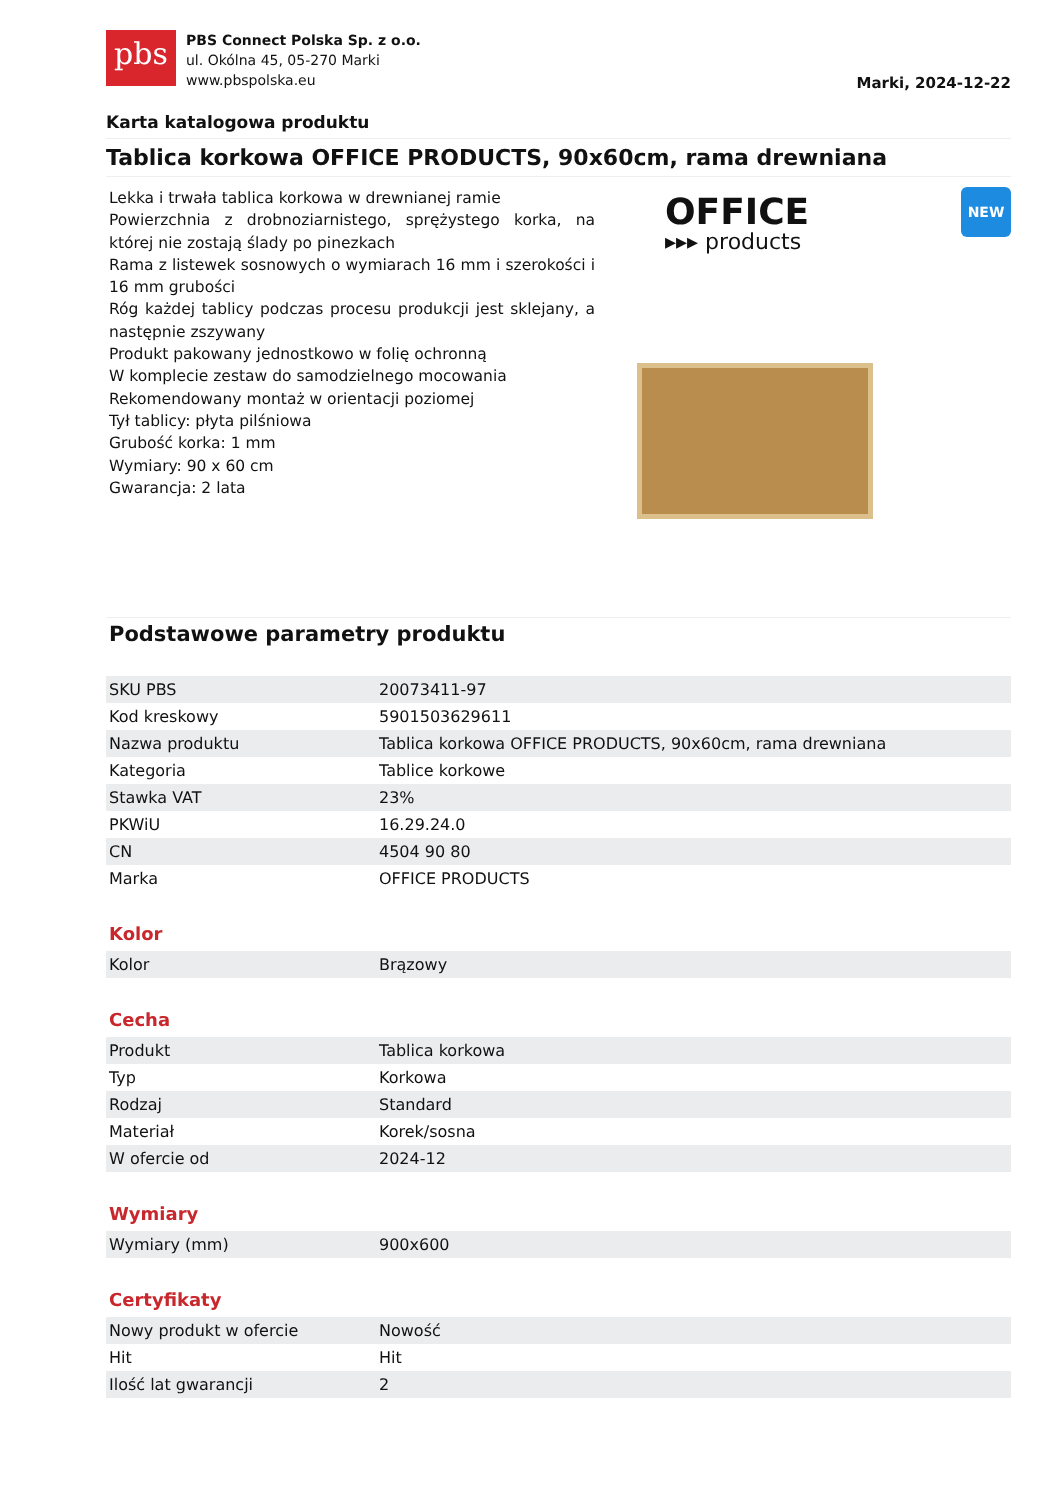pbs
PBS Connect Polska Sp. z o.o.
ul. Okólna 45, 05-270 Marki
www.pbspolska.eu
Marki, 2024-12-22
Karta katalogowa produktu
Tablica korkowa OFFICE PRODUCTS, 90x60cm, rama drewniana
Lekka i trwała tablica korkowa w drewnianej ramie
Powierzchnia z drobnoziarnistego, sprężystego korka, na której nie zostają ślady po pinezkach
Rama z listewek sosnowych o wymiarach 16 mm i szerokości i 16 mm grubości
Róg każdej tablicy podczas procesu produkcji jest sklejany, a następnie zszywany
Produkt pakowany jednostkowo w folię ochronną
W komplecie zestaw do samodzielnego mocowania
Rekomendowany montaż w orientacji poziomej
Tył tablicy: płyta pilśniowa
Grubość korka: 1 mm
Wymiary: 90 x 60 cm
Gwarancja: 2 lata
OFFICE
▸▸▸ products
NEW
Podstawowe parametry produktu
| SKU PBS | 20073411-97 |
| Kod kreskowy | 5901503629611 |
| Nazwa produktu | Tablica korkowa OFFICE PRODUCTS, 90x60cm, rama drewniana |
| Kategoria | Tablice korkowe |
| Stawka VAT | 23% |
| PKWiU | 16.29.24.0 |
| CN | 4504 90 80 |
| Marka | OFFICE PRODUCTS |
| Kolor | |
| Kolor | Brązowy |
| Cecha | |
| Produkt | Tablica korkowa |
| Typ | Korkowa |
| Rodzaj | Standard |
| Materiał | Korek/sosna |
| W ofercie od | 2024-12 |
| Wymiary | |
| Wymiary (mm) | 900x600 |
| Certyfikaty | |
| Nowy produkt w ofercie | Nowość |
| Hit | Hit |
| Ilość lat gwarancji | 2 |